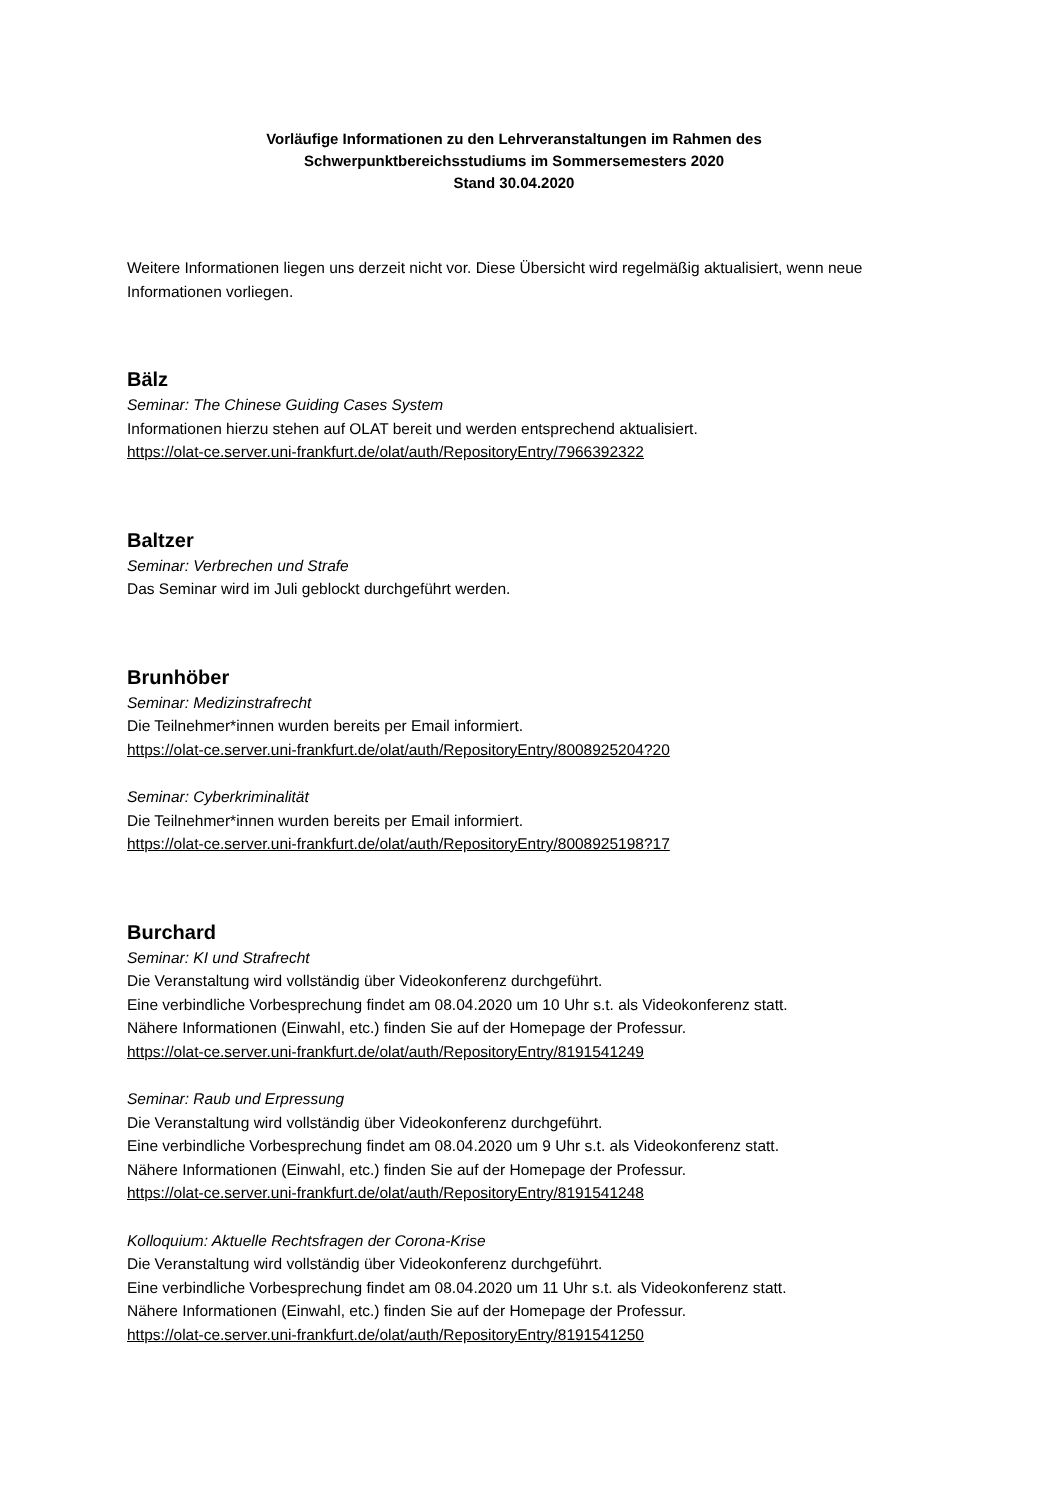Vorläufige Informationen zu den Lehrveranstaltungen im Rahmen des
Schwerpunktbereichsstudiums im Sommersemesters 2020
Stand 30.04.2020
Weitere Informationen liegen uns derzeit nicht vor. Diese Übersicht wird regelmäßig aktualisiert, wenn neue Informationen vorliegen.
Bälz
Seminar: The Chinese Guiding Cases System
Informationen hierzu stehen auf OLAT bereit und werden entsprechend aktualisiert.
https://olat-ce.server.uni-frankfurt.de/olat/auth/RepositoryEntry/7966392322
Baltzer
Seminar: Verbrechen und Strafe
Das Seminar wird im Juli geblockt durchgeführt werden.
Brunhöber
Seminar: Medizinstrafrecht
Die Teilnehmer*innen wurden bereits per Email informiert.
https://olat-ce.server.uni-frankfurt.de/olat/auth/RepositoryEntry/8008925204?20
Seminar: Cyberkriminalität
Die Teilnehmer*innen wurden bereits per Email informiert.
https://olat-ce.server.uni-frankfurt.de/olat/auth/RepositoryEntry/8008925198?17
Burchard
Seminar: KI und Strafrecht
Die Veranstaltung wird vollständig über Videokonferenz durchgeführt.
Eine verbindliche Vorbesprechung findet am 08.04.2020 um 10 Uhr s.t. als Videokonferenz statt.
Nähere Informationen (Einwahl, etc.) finden Sie auf der Homepage der Professur.
https://olat-ce.server.uni-frankfurt.de/olat/auth/RepositoryEntry/8191541249
Seminar: Raub und Erpressung
Die Veranstaltung wird vollständig über Videokonferenz durchgeführt.
Eine verbindliche Vorbesprechung findet am 08.04.2020 um 9 Uhr s.t. als Videokonferenz statt.
Nähere Informationen (Einwahl, etc.) finden Sie auf der Homepage der Professur.
https://olat-ce.server.uni-frankfurt.de/olat/auth/RepositoryEntry/8191541248
Kolloquium: Aktuelle Rechtsfragen der Corona-Krise
Die Veranstaltung wird vollständig über Videokonferenz durchgeführt.
Eine verbindliche Vorbesprechung findet am 08.04.2020 um 11 Uhr s.t. als Videokonferenz statt.
Nähere Informationen (Einwahl, etc.) finden Sie auf der Homepage der Professur.
https://olat-ce.server.uni-frankfurt.de/olat/auth/RepositoryEntry/8191541250